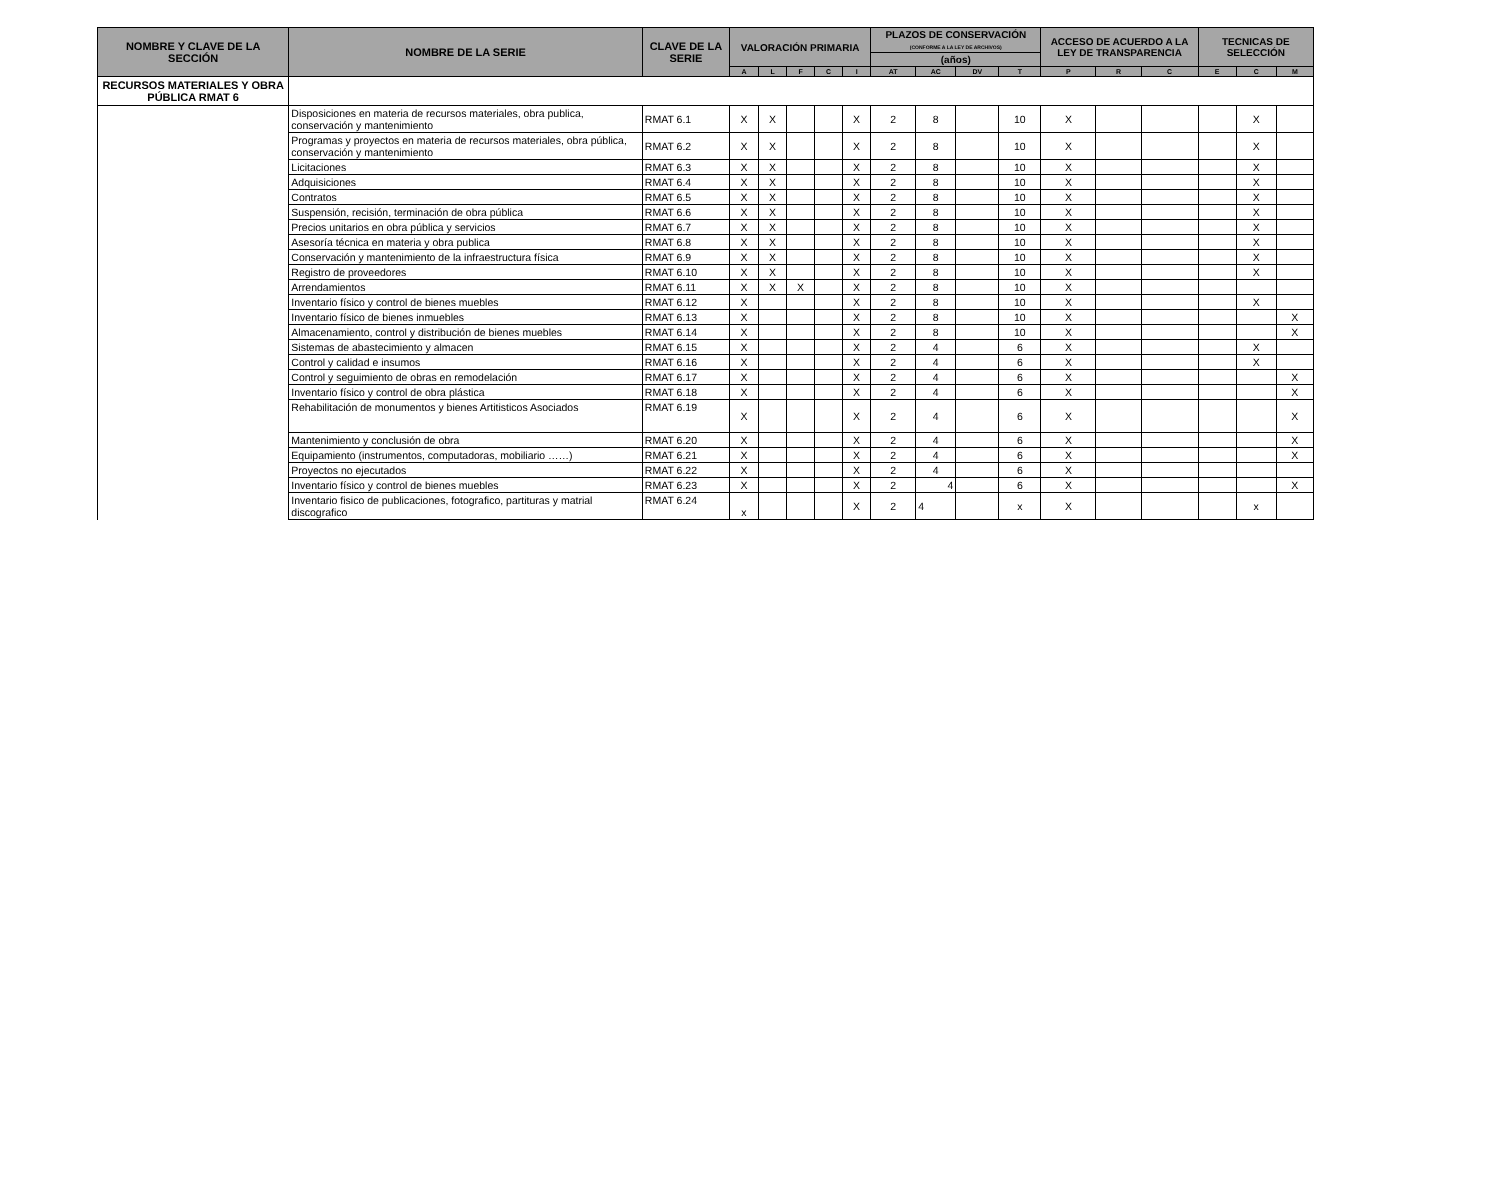| NOMBRE Y CLAVE DE LA SECCIÓN | NOMBRE DE LA SERIE | CLAVE DE LA SERIE | VALORACIÓN PRIMARIA | | | | | PLAZOS DE CONSERVACIÓN (CONFORME A LA LEY DE ARCHIVOS) | | | | ACCESO DE ACUERDO A LA LEY DE TRANSPARENCIA | | | TECNICAS DE SELECCIÓN | | |
| --- | --- | --- | --- | --- | --- | --- | --- | --- | --- | --- | --- | --- | --- | --- | --- | --- | --- |
| | | | | | | | | (años) | | | | | | | | | |
| | | | A | L | F | C | I | AT | AC | DV | T | P | R | C | E | C | M |
| RECURSOS MATERIALES Y OBRA PÚBLICA RMAT 6 | | | | | | | | | | | | | | | | | |
| | Disposiciones en materia de recursos materiales, obra publica, conservación y mantenimiento | RMAT 6.1 | X | X | | | X | 2 | 8 | | 10 | X | | | | X | |
| | Programas y proyectos en materia de recursos materiales, obra pública, conservación y mantenimiento | RMAT 6.2 | X | X | | | X | 2 | 8 | | 10 | X | | | | X | |
| | Licitaciones | RMAT 6.3 | X | X | | | X | 2 | 8 | | 10 | X | | | | X | |
| | Adquisiciones | RMAT 6.4 | X | X | | | X | 2 | 8 | | 10 | X | | | | X | |
| | Contratos | RMAT 6.5 | X | X | | | X | 2 | 8 | | 10 | X | | | | X | |
| | Suspensión, recisión, terminación de obra pública | RMAT 6.6 | X | X | | | X | 2 | 8 | | 10 | X | | | | X | |
| | Precios unitarios en obra pública y servicios | RMAT 6.7 | X | X | | | X | 2 | 8 | | 10 | X | | | | X | |
| | Asesoría técnica en materia y obra publica | RMAT 6.8 | X | X | | | X | 2 | 8 | | 10 | X | | | | X | |
| | Conservación y mantenimiento de la infraestructura física | RMAT 6.9 | X | X | | | X | 2 | 8 | | 10 | X | | | | X | |
| | Registro de proveedores | RMAT 6.10 | X | X | | | X | 2 | 8 | | 10 | X | | | | X | |
| | Arrendamientos | RMAT 6.11 | X | X | X | | X | 2 | 8 | | 10 | X | | | | | |
| | Inventario físico y control de bienes muebles | RMAT 6.12 | X | | | | X | 2 | 8 | | 10 | X | | | | X | |
| | Inventario físico de bienes inmuebles | RMAT 6.13 | X | | | | X | 2 | 8 | | 10 | X | | | | | X |
| | Almacenamiento, control y distribución de bienes muebles | RMAT 6.14 | X | | | | X | 2 | 8 | | 10 | X | | | | | X |
| | Sistemas de abastecimiento y almacen | RMAT 6.15 | X | | | | X | 2 | 4 | | 6 | X | | | | X | |
| | Control y calidad e insumos | RMAT 6.16 | X | | | | X | 2 | 4 | | 6 | X | | | | X | |
| | Control y seguimiento de obras en remodelación | RMAT 6.17 | X | | | | X | 2 | 4 | | 6 | X | | | | | X |
| | Inventario físico y control de obra plástica | RMAT 6.18 | X | | | | X | 2 | 4 | | 6 | X | | | | | X |
| | Rehabilitación de monumentos y bienes Artitisticos Asociados | RMAT 6.19 | X | | | | X | 2 | 4 | | 6 | X | | | | | X |
| | Mantenimiento y conclusión de obra | RMAT 6.20 | X | | | | X | 2 | 4 | | 6 | X | | | | | X |
| | Equipamiento (instrumentos, computadoras, mobiliario ……) | RMAT 6.21 | X | | | | X | 2 | 4 | | 6 | X | | | | | X |
| | Proyectos no ejecutados | RMAT 6.22 | X | | | | X | 2 | 4 | | 6 | X | | | | | |
| | Inventario físico y control de bienes muebles | RMAT 6.23 | X | | | | X | 2 | 4 | | 6 | X | | | | | X |
| | Inventario fisico de publicaciones, fotografico, partituras y matrial discografico | RMAT 6.24 | x | | | | X | 2 | 4 | | x | X | | | | x | |